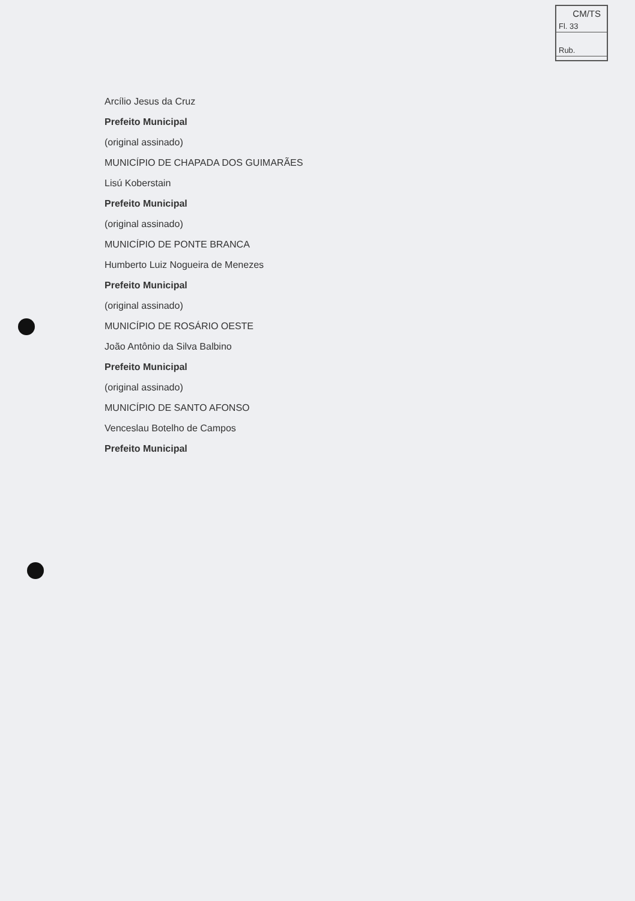CM/TS
Fl. 33
Rub.
Arcílio Jesus da Cruz
Prefeito Municipal
(original assinado)
MUNICÍPIO DE CHAPADA DOS GUIMARÃES
Lisú Koberstain
Prefeito Municipal
(original assinado)
MUNICÍPIO DE PONTE BRANCA
Humberto Luiz Nogueira de Menezes
Prefeito Municipal
(original assinado)
MUNICÍPIO DE ROSÁRIO OESTE
João Antônio da Silva Balbino
Prefeito Municipal
(original assinado)
MUNICÍPIO DE SANTO AFONSO
Venceslau Botelho de Campos
Prefeito Municipal